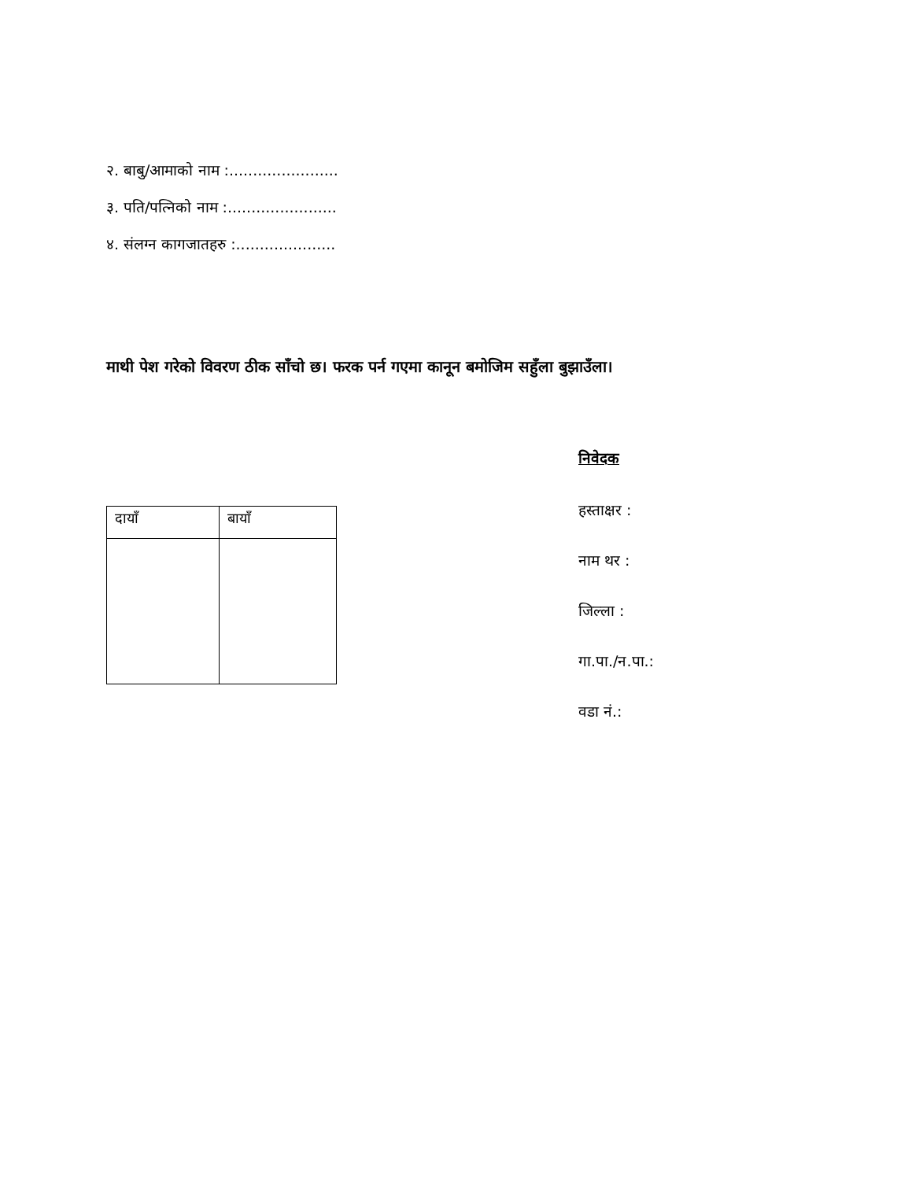२. बाबु/आमाको नाम :.......................
३. पति/पत्निको नाम :.......................
४. संलग्न कागजातहरु :.....................
माथी पेश गरेको विवरण ठीक साँचो छ। फरक पर्न गएमा कानून बमोजिम सहुँला बुझाउँला।
| दायाँ | बायाँ |
निवेदक
हस्ताक्षर :
नाम थर :
जिल्ला :
गा.पा./न.पा.:
वडा नं.: